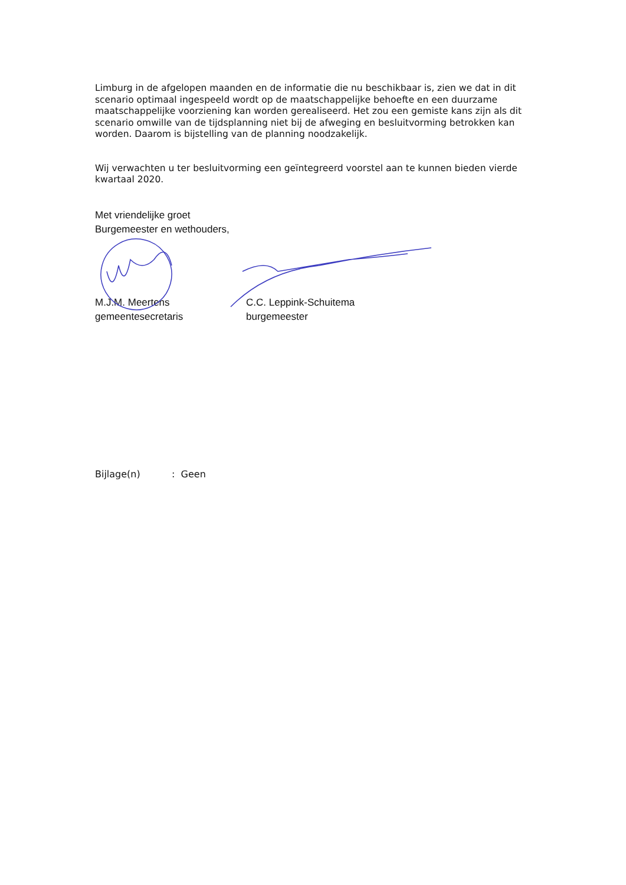Limburg in de afgelopen maanden en de informatie die nu beschikbaar is, zien we dat in dit scenario optimaal ingespeeld wordt op de maatschappelijke behoefte en een duurzame maatschappelijke voorziening kan worden gerealiseerd. Het zou een gemiste kans zijn als dit scenario omwille van de tijdsplanning niet bij de afweging en besluitvorming betrokken kan worden. Daarom is bijstelling van de planning noodzakelijk.
Wij verwachten u ter besluitvorming een geïntegreerd voorstel aan te kunnen bieden vierde kwartaal 2020.
Met vriendelijke groet
Burgemeester en wethouders,
M.J.M. Meertens
gemeentesecretaris
C.C. Leppink-Schuitema
burgemeester
Bijlage(n): Geen